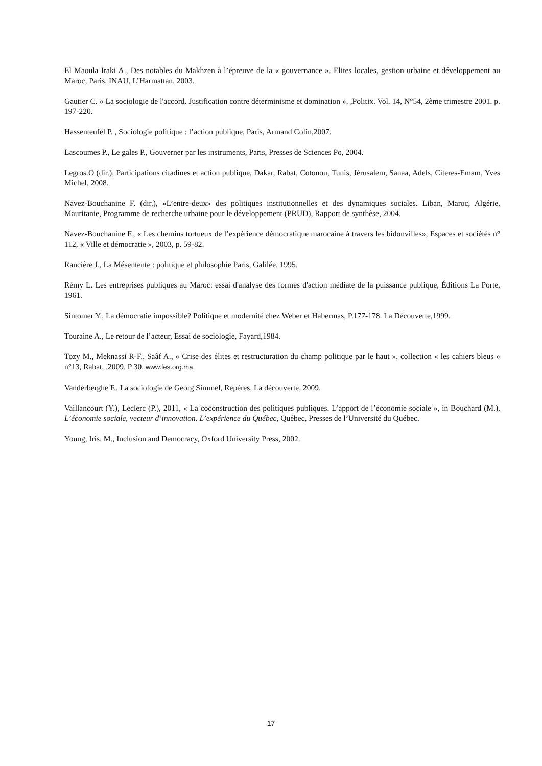El Maoula Iraki A., Des notables du Makhzen à l’épreuve de la « gouvernance ». Elites locales, gestion urbaine et développement au Maroc, Paris, INAU, L’Harmattan. 2003.
Gautier C. « La sociologie de l'accord. Justification contre déterminisme et domination ». ,Politix. Vol. 14, N°54, 2ème trimestre 2001. p. 197-220.
Hassenteufel P. , Sociologie politique : l’action publique, Paris, Armand Colin,2007.
Lascoumes P., Le gales P., Gouverner par les instruments, Paris, Presses de Sciences Po, 2004.
Legros.O (dir.), Participations citadines et action publique, Dakar, Rabat, Cotonou, Tunis, Jérusalem, Sanaa, Adels, Citeres-Emam, Yves Michel, 2008.
Navez-Bouchanine F. (dir.), «L’entre-deux» des politiques institutionnelles et des dynamiques sociales. Liban, Maroc, Algérie, Mauritanie, Programme de recherche urbaine pour le développement (PRUD), Rapport de synthèse, 2004.
Navez-Bouchanine F., « Les chemins tortueux de l’expérience démocratique marocaine à travers les bidonvilles», Espaces et sociétés n° 112, « Ville et démocratie », 2003, p. 59-82.
Rancière J., La Mésentente : politique et philosophie Paris, Galilée, 1995.
Rémy L. Les entreprises publiques au Maroc: essai d'analyse des formes d'action médiate de la puissance publique, Éditions La Porte, 1961.
Sintomer Y., La démocratie impossible? Politique et modernité chez Weber et Habermas, P.177-178. La Découverte,1999.
Touraine A., Le retour de l’acteur, Essai de sociologie, Fayard,1984.
Tozy M., Meknassi R-F., Saâf A., « Crise des élites et restructuration du champ politique par le haut », collection « les cahiers bleus » n°13, Rabat, ,2009. P 30. www.fes.org.ma.
Vanderberghe F., La sociologie de Georg Simmel, Repères, La découverte, 2009.
Vaillancourt (Y.), Leclerc (P.), 2011, « La coconstruction des politiques publiques. L’apport de l’économie sociale », in Bouchard (M.), L’économie sociale, vecteur d’innovation. L’expérience du Québec, Québec, Presses de l’Université du Québec.
Young, Iris. M., Inclusion and Democracy, Oxford University Press, 2002.
17